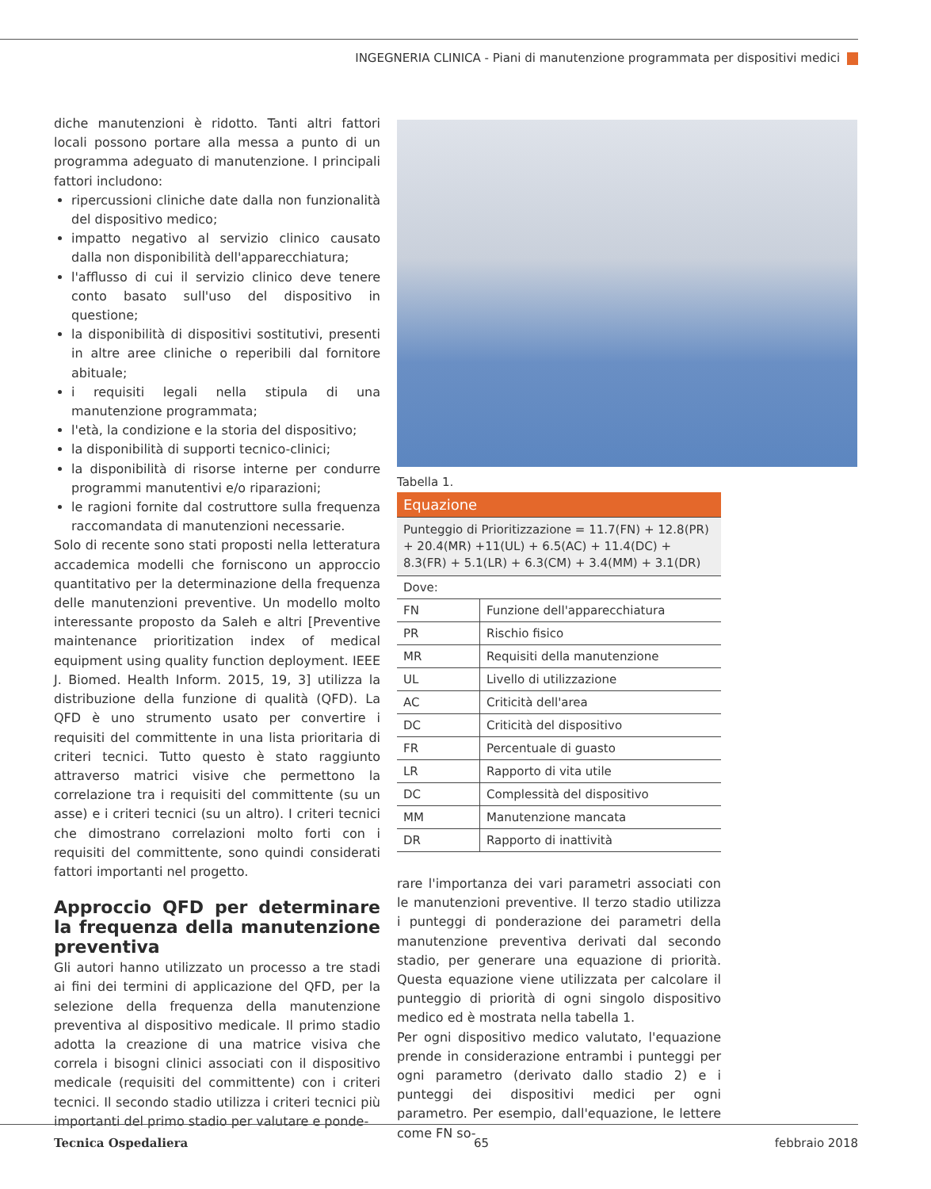INGEGNERIA CLINICA - Piani di manutenzione programmata per dispositivi medici
diche manutenzioni è ridotto. Tanti altri fattori locali possono portare alla messa a punto di un programma adeguato di manutenzione. I principali fattori includono:
ripercussioni cliniche date dalla non funzionalità del dispositivo medico;
impatto negativo al servizio clinico causato dalla non disponibilità dell'apparecchiatura;
l'afflusso di cui il servizio clinico deve tenere conto basato sull'uso del dispositivo in questione;
la disponibilità di dispositivi sostitutivi, presenti in altre aree cliniche o reperibili dal fornitore abituale;
i requisiti legali nella stipula di una manutenzione programmata;
l'età, la condizione e la storia del dispositivo;
la disponibilità di supporti tecnico-clinici;
la disponibilità di risorse interne per condurre programmi manutentivi e/o riparazioni;
le ragioni fornite dal costruttore sulla frequenza raccomandata di manutenzioni necessarie.
Solo di recente sono stati proposti nella letteratura accademica modelli che forniscono un approccio quantitativo per la determinazione della frequenza delle manutenzioni preventive. Un modello molto interessante proposto da Saleh e altri [Preventive maintenance prioritization index of medical equipment using quality function deployment. IEEE J. Biomed. Health Inform. 2015, 19, 3] utilizza la distribuzione della funzione di qualità (QFD). La QFD è uno strumento usato per convertire i requisiti del committente in una lista prioritaria di criteri tecnici. Tutto questo è stato raggiunto attraverso matrici visive che permettono la correlazione tra i requisiti del committente (su un asse) e i criteri tecnici (su un altro). I criteri tecnici che dimostrano correlazioni molto forti con i requisiti del committente, sono quindi considerati fattori importanti nel progetto.
Approccio QFD per determinare la frequenza della manutenzione preventiva
Gli autori hanno utilizzato un processo a tre stadi ai fini dei termini di applicazione del QFD, per la selezione della frequenza della manutenzione preventiva al dispositivo medicale. Il primo stadio adotta la creazione di una matrice visiva che correla i bisogni clinici associati con il dispositivo medicale (requisiti del committente) con i criteri tecnici. Il secondo stadio utilizza i criteri tecnici più importanti del primo stadio per valutare e ponde-
Tabella 1.
| Equazione | |
| Punteggio di Prioritizzazione = 11.7(FN) + 12.8(PR) + 20.4(MR) +11(UL) + 6.5(AC) + 11.4(DC) + 8.3(FR) + 5.1(LR) + 6.3(CM) + 3.4(MM) + 3.1(DR) | |
| Dove: | |
| FN | Funzione dell'apparecchiatura |
| PR | Rischio fisico |
| MR | Requisiti della manutenzione |
| UL | Livello di utilizzazione |
| AC | Criticità dell'area |
| DC | Criticità del dispositivo |
| FR | Percentuale di guasto |
| LR | Rapporto di vita utile |
| DC | Complessità del dispositivo |
| MM | Manutenzione mancata |
| DR | Rapporto di inattività |
rare l'importanza dei vari parametri associati con le manutenzioni preventive. Il terzo stadio utilizza i punteggi di ponderazione dei parametri della manutenzione preventiva derivati dal secondo stadio, per generare una equazione di priorità. Questa equazione viene utilizzata per calcolare il punteggio di priorità di ogni singolo dispositivo medico ed è mostrata nella tabella 1.
Per ogni dispositivo medico valutato, l'equazione prende in considerazione entrambi i punteggi per ogni parametro (derivato dallo stadio 2) e i punteggi dei dispositivi medici per ogni parametro. Per esempio, dall'equazione, le lettere come FN so-
Tecnica Ospedaliera 65 febbraio 2018